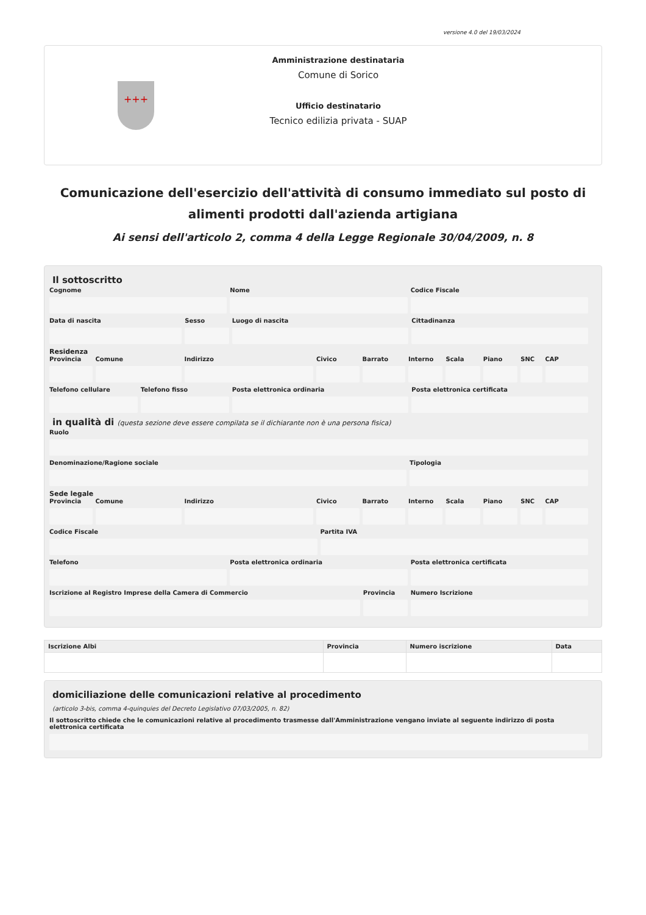versione 4.0 del 19/03/2024
+++
Amministrazione destinataria
Comune di Sorico
Ufficio destinatario
Tecnico edilizia privata - SUAP
Comunicazione dell'esercizio dell'attività di consumo immediato sul posto di alimenti prodotti dall'azienda artigiana
Ai sensi dell'articolo 2, comma 4 della Legge Regionale 30/04/2009, n. 8
Il sottoscritto
Cognome Nome Codice Fiscale
Data di nascita Sesso Luogo di nascita Cittadinanza
Residenza
Provincia Comune Indirizzo Civico Barrato Interno Scala Piano SNC CAP
Telefono cellulare Telefono fisso Posta elettronica ordinaria Posta elettronica certificata
in qualità di (questa sezione deve essere compilata se il dichiarante non è una persona fisica)
Ruolo
Denominazione/Ragione sociale Tipologia
Sede legale
Provincia Comune Indirizzo Civico Barrato Interno Scala Piano SNC CAP
Codice Fiscale Partita IVA
Telefono Posta elettronica ordinaria Posta elettronica certificata
Iscrizione al Registro Imprese della Camera di Commercio
Provincia Numero Iscrizione
| Iscrizione Albi | Provincia | Numero iscrizione | Data |
| --- | --- | --- | --- |
domiciliazione delle comunicazioni relative al procedimento
(articolo 3-bis, comma 4-quinquies del Decreto Legislativo 07/03/2005, n. 82)
Il sottoscritto chiede che le comunicazioni relative al procedimento trasmesse dall'Amministrazione vengano inviate al seguente indirizzo di posta elettronica certificata